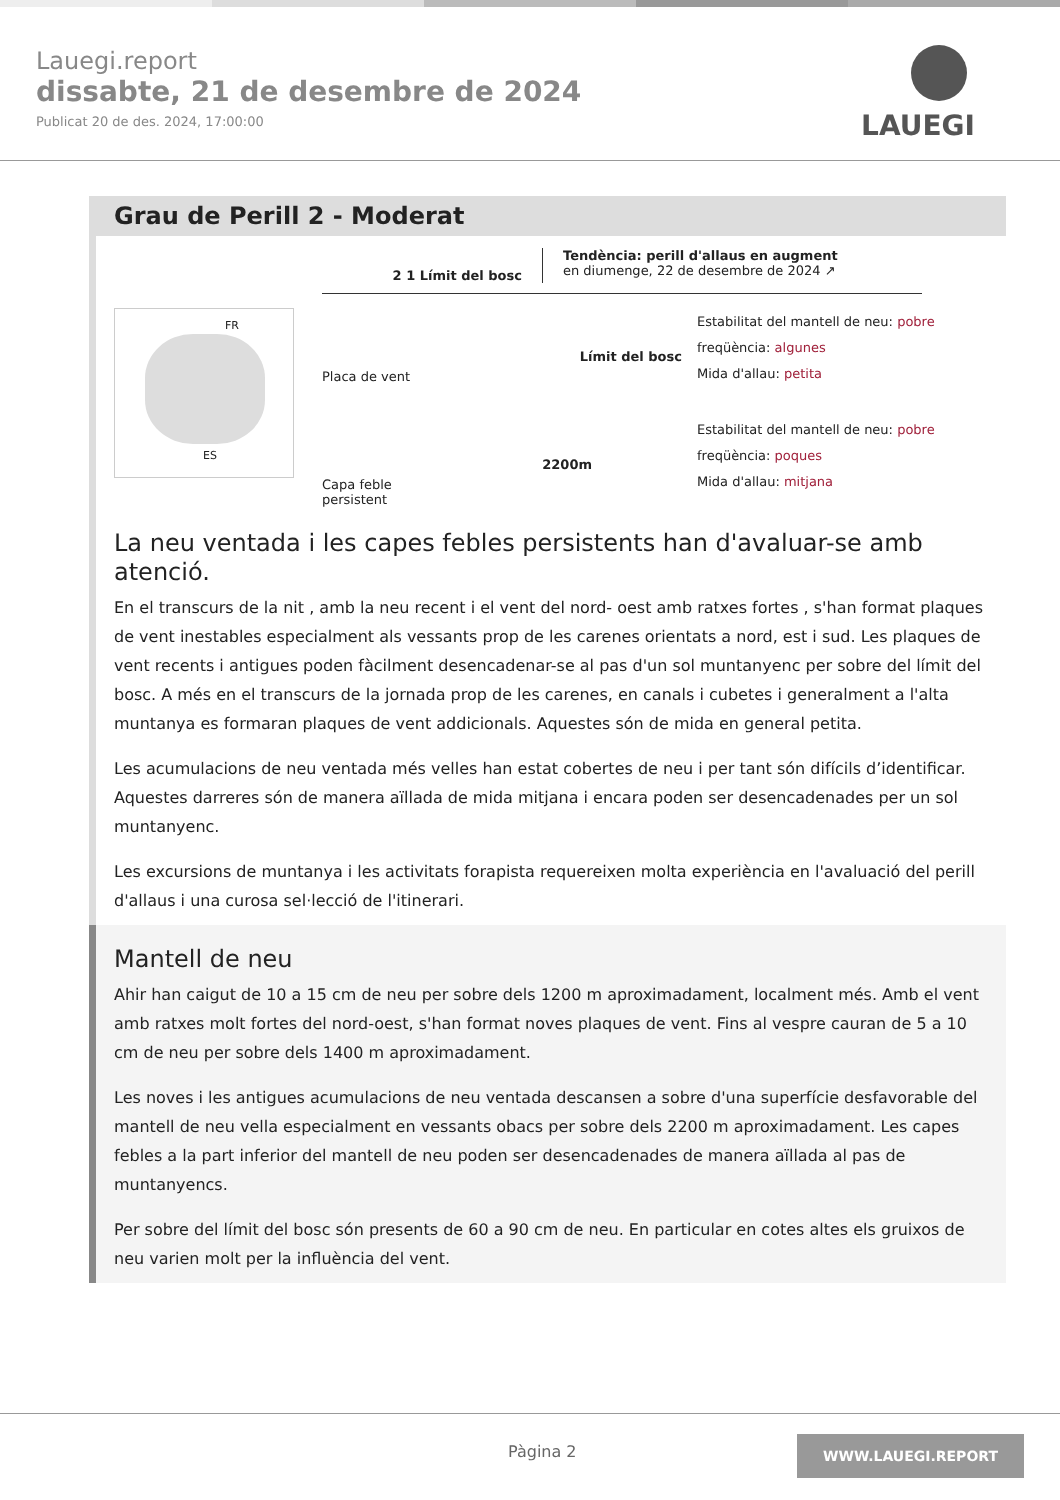Lauegi.report
dissabte, 21 de desembre de 2024
Publicat 20 de des. 2024, 17:00:00
LAUEGI
Grau de Perill 2 - Moderat
FR
ES
2 1 Límit del bosc
Tendència: perill d'allaus en augment
en diumenge, 22 de desembre de 2024 ↗
Placa de vent
Límit del bosc
Estabilitat del mantell de neu: pobre
freqüència: algunes
Mida d'allau: petita
Capa feble persistent
2200m
Estabilitat del mantell de neu: pobre
freqüència: poques
Mida d'allau: mitjana
La neu ventada i les capes febles persistents han d'avaluar-se amb atenció.
En el transcurs de la nit , amb la neu recent i el vent del nord- oest amb ratxes fortes , s'han format plaques de vent inestables especialment als vessants prop de les carenes orientats a nord, est i sud. Les plaques de vent recents i antigues poden fàcilment desencadenar-se al pas d'un sol muntanyenc per sobre del límit del bosc. A més en el transcurs de la jornada prop de les carenes, en canals i cubetes i generalment a l'alta muntanya es formaran plaques de vent addicionals. Aquestes són de mida en general petita.
Les acumulacions de neu ventada més velles han estat cobertes de neu i per tant són difícils d’identificar. Aquestes darreres són de manera aïllada de mida mitjana i encara poden ser desencadenades per un sol muntanyenc.
Les excursions de muntanya i les activitats forapista requereixen molta experiència en l'avaluació del perill d'allaus i una curosa sel·lecció de l'itinerari.
Mantell de neu
Ahir han caigut de 10 a 15 cm de neu per sobre dels 1200 m aproximadament, localment més. Amb el vent amb ratxes molt fortes del nord-oest, s'han format noves plaques de vent. Fins al vespre cauran de 5 a 10 cm de neu per sobre dels 1400 m aproximadament.
Les noves i les antigues acumulacions de neu ventada descansen a sobre d'una superfície desfavorable del mantell de neu vella especialment en vessants obacs per sobre dels 2200 m aproximadament. Les capes febles a la part inferior del mantell de neu poden ser desencadenades de manera aïllada al pas de muntanyencs.
Per sobre del límit del bosc són presents de 60 a 90 cm de neu. En particular en cotes altes els gruixos de neu varien molt per la influència del vent.
Pàgina 2 WWW.LAUEGI.REPORT